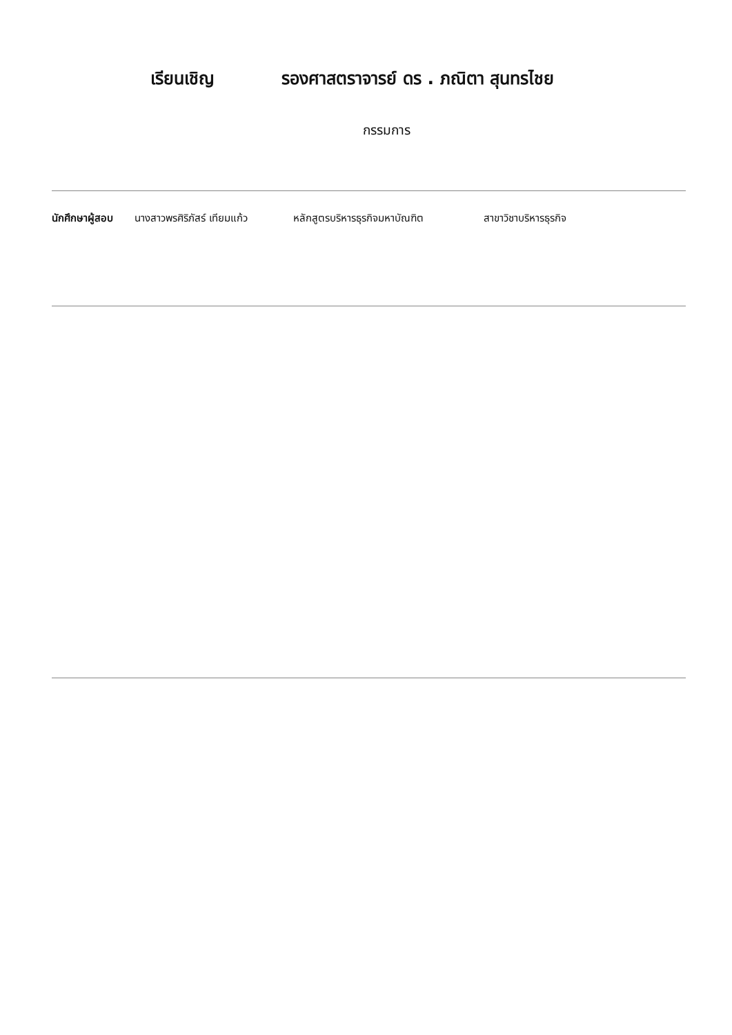เรียนเชิญ รองศาสตราจารย์ ดร . ภณิตา สุนทรไชย
กรรมการ
นักศึกษาผู้สอบ นางสาวพรศิริภัสร์ เทียมแก้ว หลักสูตรบริหารธุรกิจมหาบัณฑิต สาขาวิชาบริหารธุรกิจ